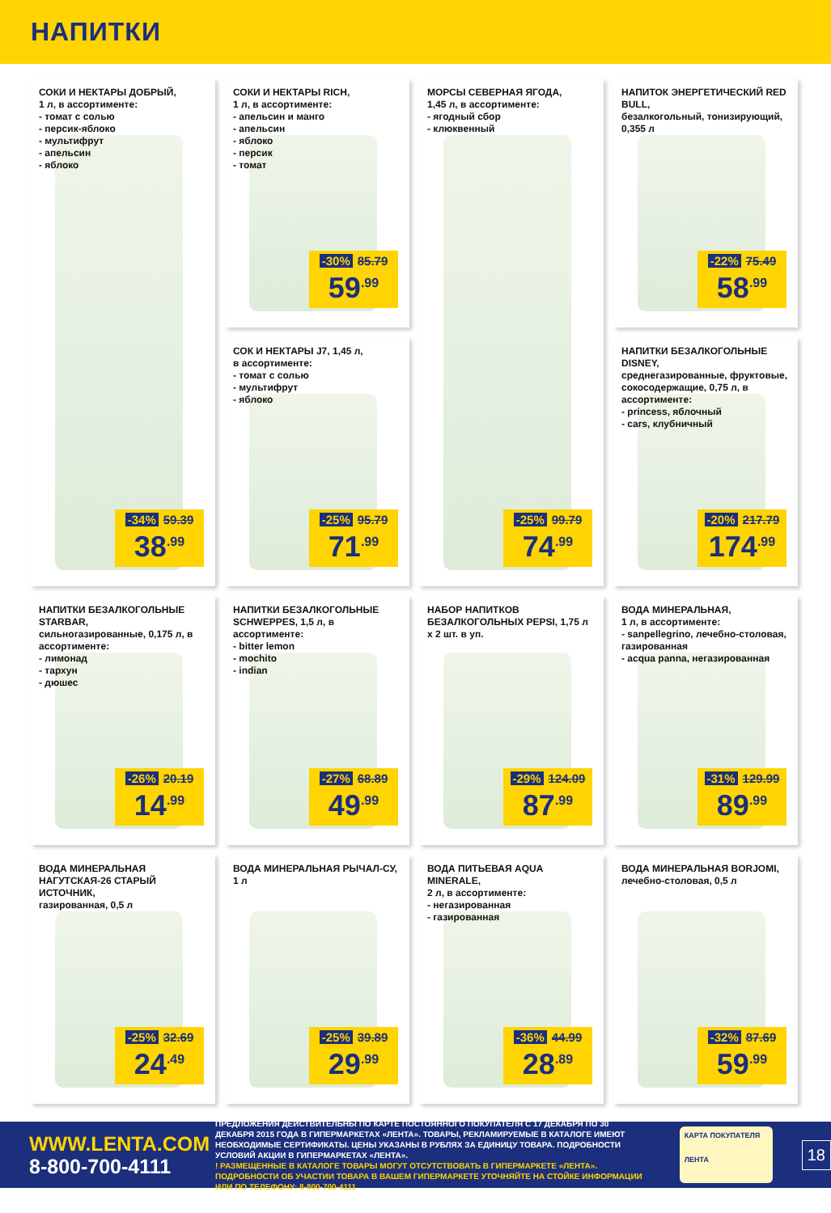НАПИТКИ
СОКИ И НЕКТАРЫ ДОБРЫЙ,
1 л, в ассортименте:
- томат с солью
- персик-яблоко
- мультифрут
- апельсин
- яблоко
-34% 59.39
38<sup>.99</sup>
СОКИ И НЕКТАРЫ RICH,
1 л, в ассортименте:
- апельсин и манго
- апельсин
- яблоко
- персик
- томат
-30% 85.79
59<sup>.99</sup>
МОРСЫ СЕВЕРНАЯ ЯГОДА,
1,45 л, в ассортименте:
- ягодный сбор
- клюквенный
-25% 99.79
74<sup>.99</sup>
НАПИТОК ЭНЕРГЕТИЧЕСКИЙ RED BULL,
безалкогольный, тонизирующий, 0,355 л
-22% 75.49
58<sup>.99</sup>
СОК И НЕКТАРЫ J7, 1,45 л,
в ассортименте:
- томат с солью
- мультифрут
- яблоко
-25% 95.79
71<sup>.99</sup>
НАПИТКИ БЕЗАЛКОГОЛЬНЫЕ DISNEY,
среднегазированные, фруктовые, сокосодержащие, 0,75 л, в ассортименте:
- princess, яблочный
- cars, клубничный
-20% 217.79
174<sup>.99</sup>
НАПИТКИ БЕЗАЛКОГОЛЬНЫЕ STARBAR,
сильногазированные, 0,175 л, в ассортименте:
- лимонад
- тархун
- дюшес
-26% 20.19
14<sup>.99</sup>
НАПИТКИ БЕЗАЛКОГОЛЬНЫЕ SCHWEPPES, 1,5 л, в ассортименте:
- bitter lemon
- mochito
- indian
-27% 68.89
49<sup>.99</sup>
НАБОР НАПИТКОВ БЕЗАЛКОГОЛЬНЫХ PEPSI, 1,75 л х 2 шт. в уп.
-29% 124.09
87<sup>.99</sup>
ВОДА МИНЕРАЛЬНАЯ,
1 л, в ассортименте:
- sanpellegrino, лечебно-столовая, газированная
- acqua panna, негазированная
-31% 129.99
89<sup>.99</sup>
ВОДА МИНЕРАЛЬНАЯ НАГУТСКАЯ-26 СТАРЫЙ ИСТОЧНИК,
газированная, 0,5 л
-25% 32.69
24<sup>.49</sup>
ВОДА МИНЕРАЛЬНАЯ РЫЧАЛ-СУ,
1 л
-25% 39.89
29<sup>.99</sup>
ВОДА ПИТЬЕВАЯ AQUA MINERALE,
2 л, в ассортименте:
- негазированная
- газированная
-36% 44.99
28<sup>.89</sup>
ВОДА МИНЕРАЛЬНАЯ BORJOMI,
лечебно-столовая, 0,5 л
-32% 87.69
59<sup>.99</sup>
WWW.LENTA.COM
8-800-700-4111
ПРЕДЛОЖЕНИЯ ДЕЙСТВИТЕЛЬНЫ ПО КАРТЕ ПОСТОЯННОГО ПОКУПАТЕЛЯ С 17 ДЕКАБРЯ ПО 30 ДЕКАБРЯ 2015 ГОДА В ГИПЕРМАРКЕТАХ «ЛЕНТА». ТОВАРЫ, РЕКЛАМИРУЕМЫЕ В КАТАЛОГЕ ИМЕЮТ НЕОБХОДИМЫЕ СЕРТИФИКАТЫ. ЦЕНЫ УКАЗАНЫ В РУБЛЯХ ЗА ЕДИНИЦУ ТОВАРА. ПОДРОБНОСТИ УСЛОВИЙ АКЦИИ В ГИПЕРМАРКЕТАХ «ЛЕНТА».
! РАЗМЕЩЕННЫЕ В КАТАЛОГЕ ТОВАРЫ МОГУТ ОТСУТСТВОВАТЬ В ГИПЕРМАРКЕТЕ «ЛЕНТА». ПОДРОБНОСТИ ОБ УЧАСТИИ ТОВАРА В ВАШЕМ ГИПЕРМАРКЕТЕ УТОЧНЯЙТЕ НА СТОЙКЕ ИНФОРМАЦИИ ИЛИ ПО ТЕЛЕФОНУ: 8-800-700-4111
КАРТА ПОКУПАТЕЛЯ
ЛЕНТА
18